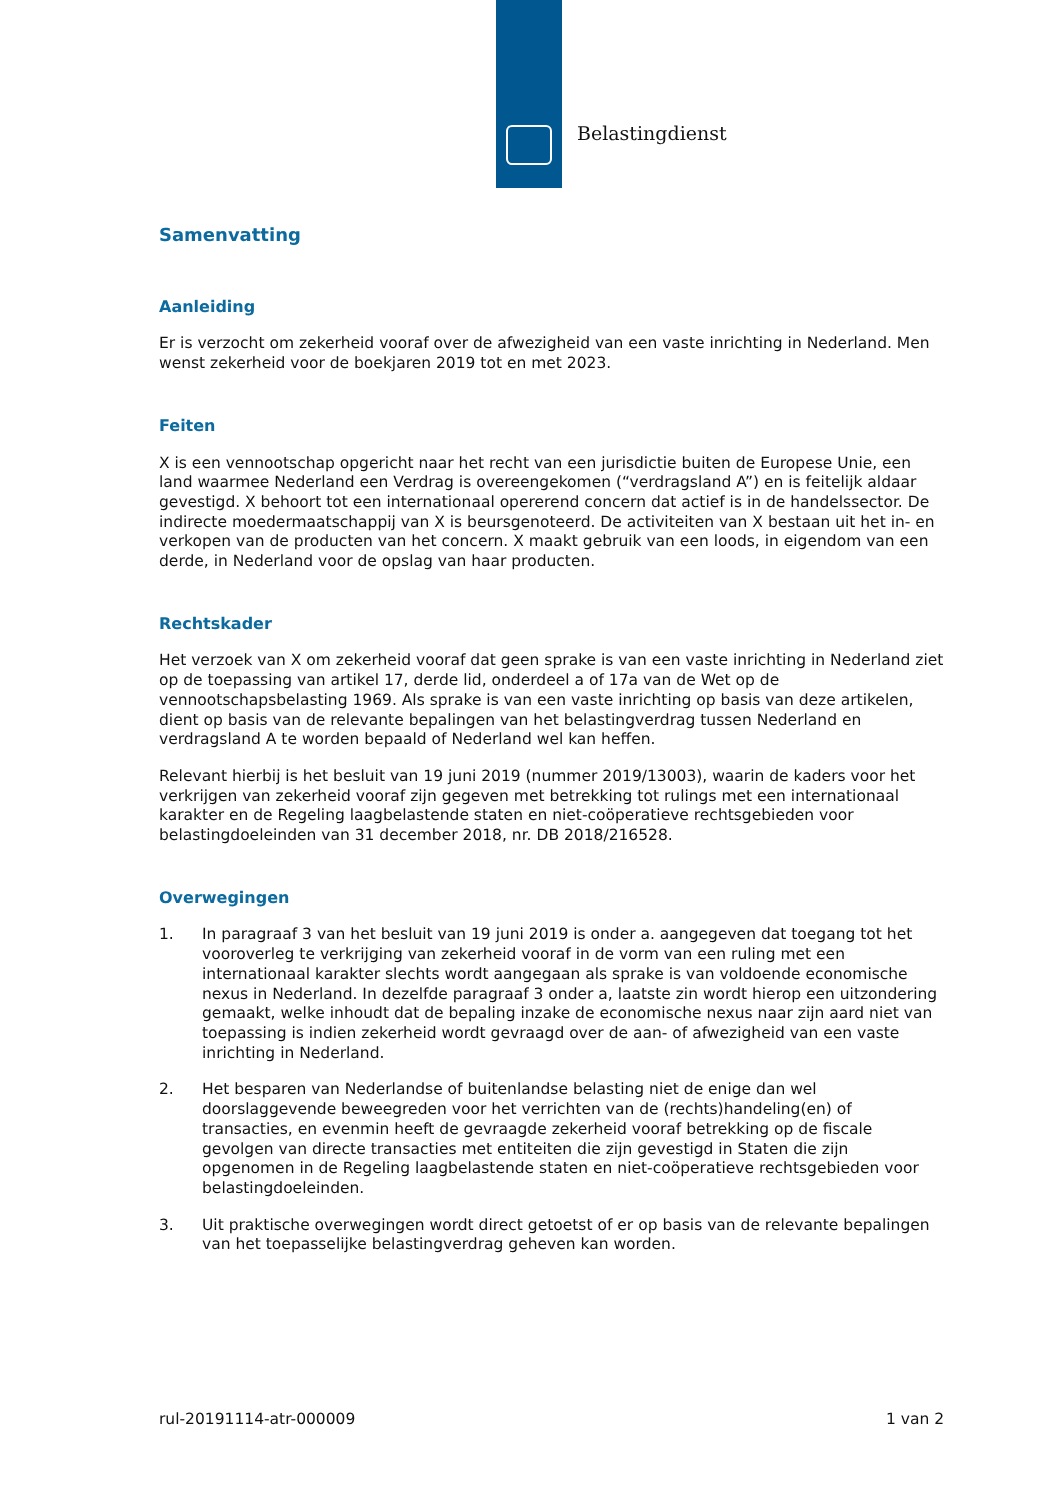Belastingdienst
Samenvatting
Aanleiding
Er is verzocht om zekerheid vooraf over de afwezigheid van een vaste inrichting in Nederland. Men wenst zekerheid voor de boekjaren 2019 tot en met 2023.
Feiten
X is een vennootschap opgericht naar het recht van een jurisdictie buiten de Europese Unie, een land waarmee Nederland een Verdrag is overeengekomen (“verdragsland A”) en is feitelijk aldaar gevestigd. X behoort tot een internationaal opererend concern dat actief is in de handelssector. De indirecte moedermaatschappij van X is beursgenoteerd. De activiteiten van X bestaan uit het in- en verkopen van de producten van het concern. X maakt gebruik van een loods, in eigendom van een derde, in Nederland voor de opslag van haar producten.
Rechtskader
Het verzoek van X om zekerheid vooraf dat geen sprake is van een vaste inrichting in Nederland ziet op de toepassing van artikel 17, derde lid, onderdeel a of 17a van de Wet op de vennootschapsbelasting 1969. Als sprake is van een vaste inrichting op basis van deze artikelen, dient op basis van de relevante bepalingen van het belastingverdrag tussen Nederland en verdragsland A te worden bepaald of Nederland wel kan heffen.
Relevant hierbij is het besluit van 19 juni 2019 (nummer 2019/13003), waarin de kaders voor het verkrijgen van zekerheid vooraf zijn gegeven met betrekking tot rulings met een internationaal karakter en de Regeling laagbelastende staten en niet-coöperatieve rechtsgebieden voor belastingdoeleinden van 31 december 2018, nr. DB 2018/216528.
Overwegingen
1. In paragraaf 3 van het besluit van 19 juni 2019 is onder a. aangegeven dat toegang tot het vooroverleg te verkrijging van zekerheid vooraf in de vorm van een ruling met een internationaal karakter slechts wordt aangegaan als sprake is van voldoende economische nexus in Nederland. In dezelfde paragraaf 3 onder a, laatste zin wordt hierop een uitzondering gemaakt, welke inhoudt dat de bepaling inzake de economische nexus naar zijn aard niet van toepassing is indien zekerheid wordt gevraagd over de aan- of afwezigheid van een vaste inrichting in Nederland.
2. Het besparen van Nederlandse of buitenlandse belasting niet de enige dan wel doorslaggevende beweegreden voor het verrichten van de (rechts)handeling(en) of transacties, en evenmin heeft de gevraagde zekerheid vooraf betrekking op de fiscale gevolgen van directe transacties met entiteiten die zijn gevestigd in Staten die zijn opgenomen in de Regeling laagbelastende staten en niet-coöperatieve rechtsgebieden voor belastingdoeleinden.
3. Uit praktische overwegingen wordt direct getoetst of er op basis van de relevante bepalingen van het toepasselijke belastingverdrag geheven kan worden.
rul-20191114-atr-000009 1 van 2